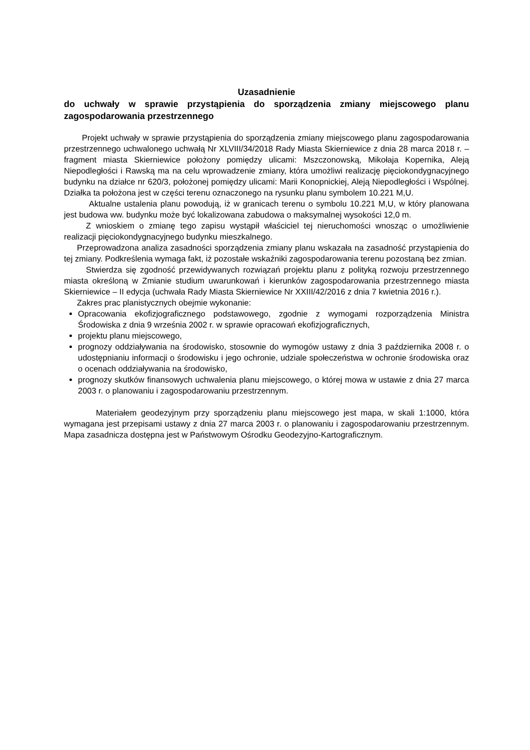Uzasadnienie
do uchwały w sprawie przystąpienia do sporządzenia zmiany miejscowego planu zagospodarowania przestrzennego
Projekt uchwały w sprawie przystąpienia do sporządzenia zmiany miejscowego planu zagospodarowania przestrzennego uchwalonego uchwałą Nr XLVIII/34/2018 Rady Miasta Skierniewice z dnia 28 marca 2018 r. – fragment miasta Skierniewice położony pomiędzy ulicami: Mszczonowską, Mikołaja Kopernika, Aleją Niepodległości i Rawską ma na celu wprowadzenie zmiany, która umożliwi realizację pięciokondygnacyjnego budynku na działce nr 620/3, położonej pomiędzy ulicami: Marii Konopnickiej, Aleją Niepodległości i Wspólnej. Działka ta położona jest w części terenu oznaczonego na rysunku planu symbolem 10.221 M,U.
Aktualne ustalenia planu powodują, iż w granicach terenu o symbolu 10.221 M,U, w który planowana jest budowa ww. budynku może być lokalizowana zabudowa o maksymalnej wysokości 12,0 m.
Z wnioskiem o zmianę tego zapisu wystąpił właściciel tej nieruchomości wnosząc o umożliwienie realizacji pięciokondygnacyjnego budynku mieszkalnego.
Przeprowadzona analiza zasadności sporządzenia zmiany planu wskazała na zasadność przystąpienia do tej zmiany. Podkreślenia wymaga fakt, iż pozostałe wskaźniki zagospodarowania terenu pozostaną bez zmian.
Stwierdza się zgodność przewidywanych rozwiązań projektu planu z polityką rozwoju przestrzennego miasta określoną w Zmianie studium uwarunkowań i kierunków zagospodarowania przestrzennego miasta Skierniewice – II edycja (uchwała Rady Miasta Skierniewice Nr XXIII/42/2016 z dnia 7 kwietnia 2016 r.).
Zakres prac planistycznych obejmie wykonanie:
Opracowania ekofizjograficznego podstawowego, zgodnie z wymogami rozporządzenia Ministra Środowiska z dnia 9 września 2002 r. w sprawie opracowań ekofizjograficznych,
projektu planu miejscowego,
prognozy oddziaływania na środowisko, stosownie do wymogów ustawy z dnia 3 października 2008 r. o udostępnianiu informacji o środowisku i jego ochronie, udziale społeczeństwa w ochronie środowiska oraz o ocenach oddziaływania na środowisko,
prognozy skutków finansowych uchwalenia planu miejscowego, o której mowa w ustawie z dnia 27 marca 2003 r. o planowaniu i zagospodarowaniu przestrzennym.
Materiałem geodezyjnym przy sporządzeniu planu miejscowego jest mapa, w skali 1:1000, która wymagana jest przepisami ustawy z dnia 27 marca 2003 r. o planowaniu i zagospodarowaniu przestrzennym. Mapa zasadnicza dostępna jest w Państwowym Ośrodku Geodezyjno-Kartograficznym.